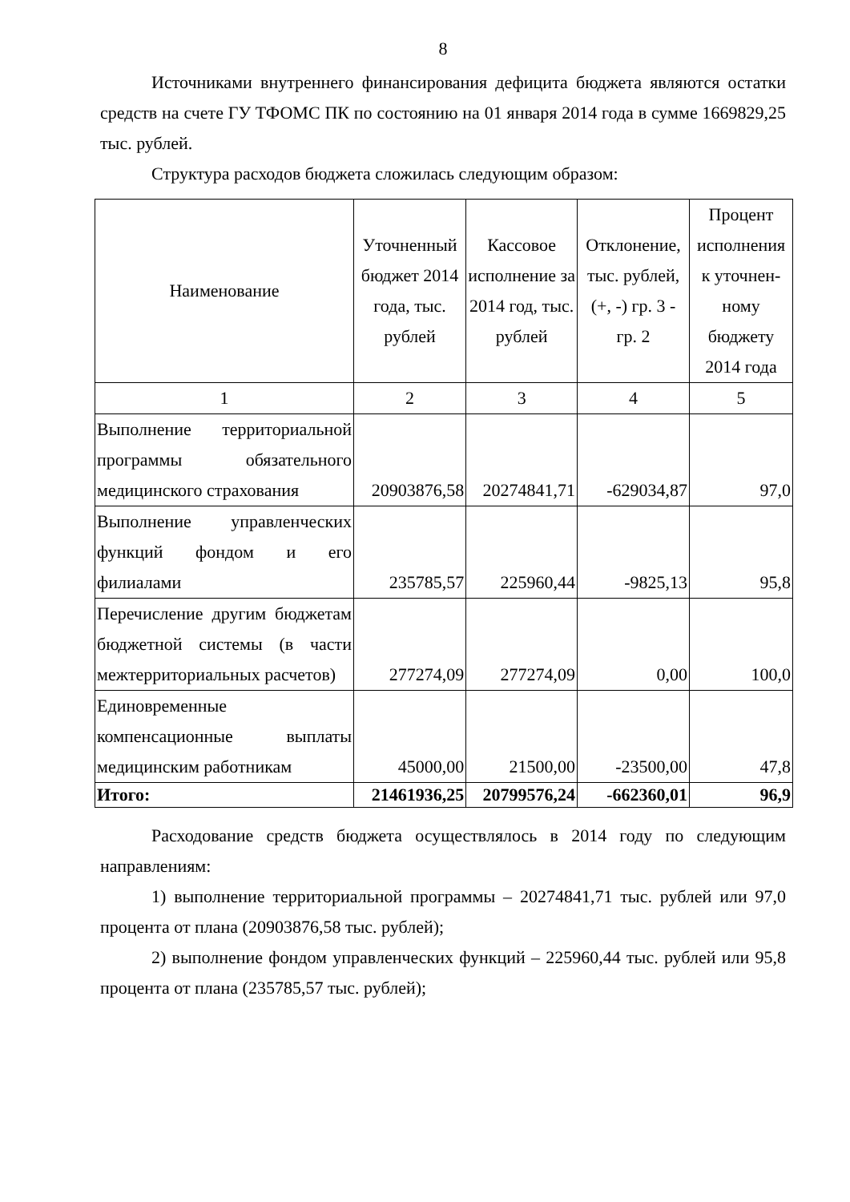8
Источниками внутреннего финансирования дефицита бюджета являются остатки средств на счете ГУ ТФОМС ПК по состоянию на 01 января 2014 года в сумме 1669829,25 тыс. рублей.
Структура расходов бюджета сложилась следующим образом:
| Наименование | Уточненный бюджет 2014 года, тыс. рублей | Кассовое исполнение за 2014 год, тыс. рублей | Отклонение, тыс. рублей, (+, -) гр. 3 - гр. 2 | Процент исполнения к уточнен-ному бюджету 2014 года |
| --- | --- | --- | --- | --- |
| 1 | 2 | 3 | 4 | 5 |
| Выполнение территориальной программы обязательного медицинского страхования | 20903876,58 | 20274841,71 | -629034,87 | 97,0 |
| Выполнение управленческих функций фондом и его филиалами | 235785,57 | 225960,44 | -9825,13 | 95,8 |
| Перечисление другим бюджетам бюджетной системы (в части межтерриториальных расчетов) | 277274,09 | 277274,09 | 0,00 | 100,0 |
| Единовременные компенсационные выплаты медицинским работникам | 45000,00 | 21500,00 | -23500,00 | 47,8 |
| Итого: | 21461936,25 | 20799576,24 | -662360,01 | 96,9 |
Расходование средств бюджета осуществлялось в 2014 году по следующим направлениям:
1) выполнение территориальной программы – 20274841,71 тыс. рублей или 97,0 процента от плана (20903876,58 тыс. рублей);
2) выполнение фондом управленческих функций – 225960,44 тыс. рублей или 95,8 процента от плана (235785,57 тыс. рублей);